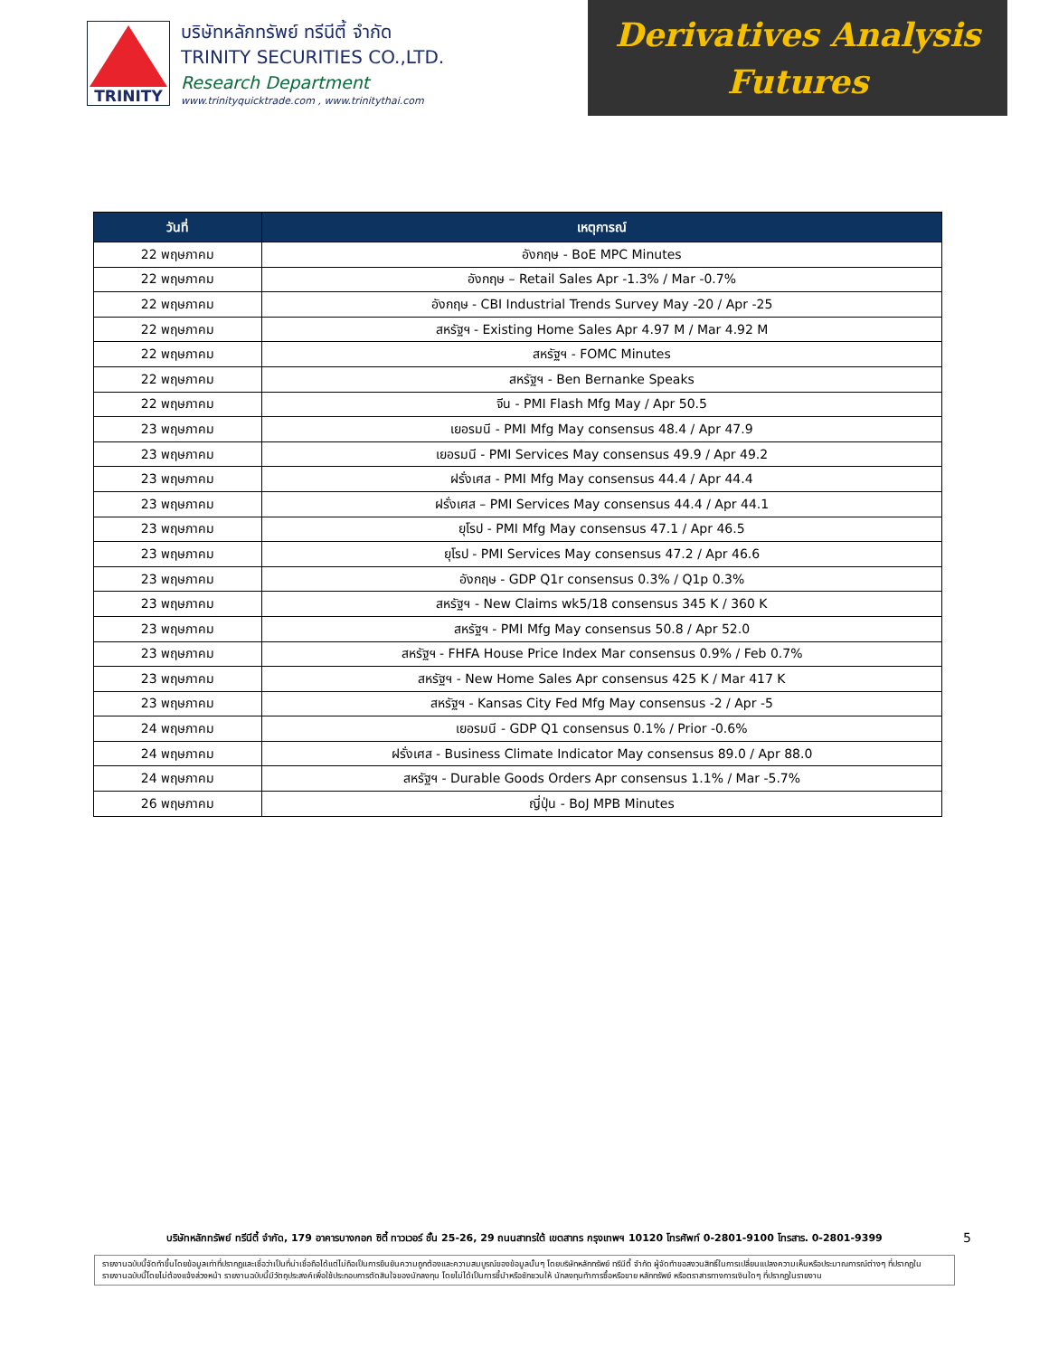TRINITY
บริษัทหลักทรัพย์ ทรีนีตี้ จำกัด
TRINITY SECURITIES CO.,LTD.
Research Department
www.trinityquicktrade.com , www.trinitythai.com
Derivatives Analysis
Futures
| วันที่ | เหตุการณ์ |
| --- | --- |
| 22 พฤษภาคม | อังกฤษ - BoE MPC Minutes |
| 22 พฤษภาคม | อังกฤษ – Retail Sales Apr -1.3% / Mar -0.7% |
| 22 พฤษภาคม | อังกฤษ - CBI Industrial Trends Survey May -20 / Apr -25 |
| 22 พฤษภาคม | สหรัฐฯ - Existing Home Sales Apr 4.97 M / Mar 4.92 M |
| 22 พฤษภาคม | สหรัฐฯ - FOMC Minutes |
| 22 พฤษภาคม | สหรัฐฯ - Ben Bernanke Speaks |
| 22 พฤษภาคม | จีน - PMI Flash Mfg May / Apr 50.5 |
| 23 พฤษภาคม | เยอรมนี - PMI Mfg May consensus 48.4 / Apr 47.9 |
| 23 พฤษภาคม | เยอรมนี - PMI Services May consensus 49.9 / Apr 49.2 |
| 23 พฤษภาคม | ฝรั่งเศส - PMI Mfg May consensus 44.4 / Apr 44.4 |
| 23 พฤษภาคม | ฝรั่งเศส – PMI Services May consensus 44.4 / Apr 44.1 |
| 23 พฤษภาคม | ยุโรป - PMI Mfg May consensus 47.1 / Apr 46.5 |
| 23 พฤษภาคม | ยุโรป - PMI Services May consensus 47.2 / Apr 46.6 |
| 23 พฤษภาคม | อังกฤษ - GDP Q1r consensus 0.3% / Q1p 0.3% |
| 23 พฤษภาคม | สหรัฐฯ - New Claims wk5/18 consensus 345 K / 360 K |
| 23 พฤษภาคม | สหรัฐฯ - PMI Mfg May consensus 50.8 / Apr 52.0 |
| 23 พฤษภาคม | สหรัฐฯ - FHFA House Price Index Mar consensus 0.9% / Feb 0.7% |
| 23 พฤษภาคม | สหรัฐฯ - New Home Sales Apr consensus 425 K / Mar 417 K |
| 23 พฤษภาคม | สหรัฐฯ - Kansas City Fed Mfg May consensus -2 / Apr -5 |
| 24 พฤษภาคม | เยอรมนี - GDP Q1 consensus 0.1% / Prior -0.6% |
| 24 พฤษภาคม | ฝรั่งเศส - Business Climate Indicator May consensus 89.0 / Apr 88.0 |
| 24 พฤษภาคม | สหรัฐฯ - Durable Goods Orders Apr consensus 1.1% / Mar -5.7% |
| 26 พฤษภาคม | ญี่ปุ่น - BoJ MPB Minutes |
บริษัทหลักทรัพย์ ทรีนีตี้ จำกัด, 179 อาคารบางกอก ซิตี้ ทาวเวอร์ ชั้น 25-26, 29 ถนนสาทรใต้ เขตสาทร กรุงเทพฯ 10120 โทรศัพท์ 0-2801-9100 โทรสาร. 0-2801-9399 5
รายงานฉบับนี้จัดทำขึ้นโดยข้อมูลเท่าที่ปรากฏและเชื่อว่าเป็นที่น่าเชื่อถือได้แต่ไม่ถือเป็นการยืนยันความถูกต้องและความสมบูรณ์ของข้อมูลนั้นๆ โดยบริษัทหลักทรัพย์ ทรีนีตี้ จำกัด ผู้จัดทำขอสงวนสิทธิ์ในการเปลี่ยนแปลงความเห็นหรือประมาณการณ์ต่างๆ ที่ปรากฏในรายงานฉบับนี้โดยไม่ต้องแจ้งล่วงหน้า รายงานฉบับนี้มีวัตถุประสงค์เพื่อใช้ประกอบการตัดสินใจของนักลงทุน โดยไม่ได้เป็นการชี้นำหรือชักชวนให้ นักลงทุนทำการซื้อหรือขาย หลักทรัพย์ หรือตราสารทางการเงินใดๆ ที่ปรากฏในรายงาน